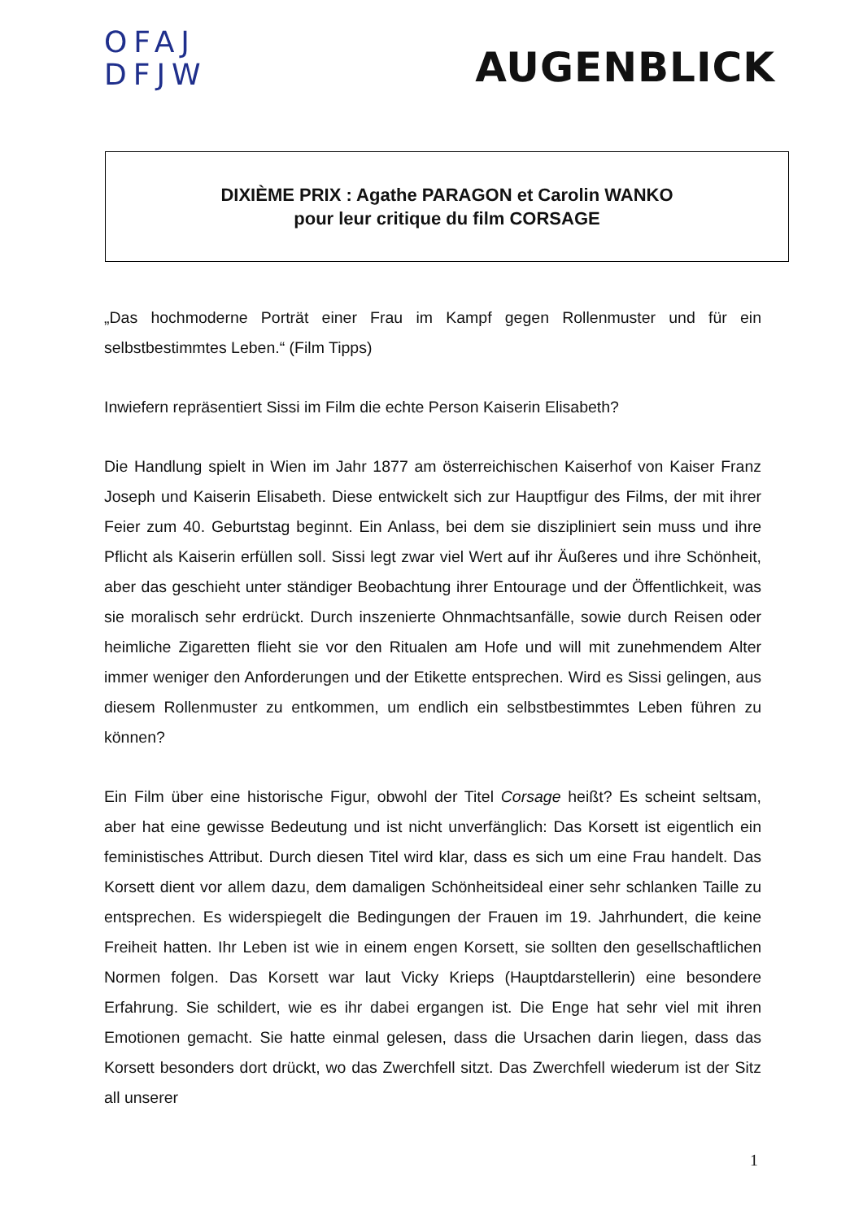OFAJ
DFJW
AUGENBLICK
DIXIÈME PRIX : Agathe PARAGON et Carolin WANKO
pour leur critique du film CORSAGE
„Das hochmoderne Porträt einer Frau im Kampf gegen Rollenmuster und für ein selbstbestimmtes Leben.“ (Film Tipps)
Inwiefern repräsentiert Sissi im Film die echte Person Kaiserin Elisabeth?
Die Handlung spielt in Wien im Jahr 1877 am österreichischen Kaiserhof von Kaiser Franz Joseph und Kaiserin Elisabeth. Diese entwickelt sich zur Hauptfigur des Films, der mit ihrer Feier zum 40. Geburtstag beginnt. Ein Anlass, bei dem sie diszipliniert sein muss und ihre Pflicht als Kaiserin erfüllen soll. Sissi legt zwar viel Wert auf ihr Äußeres und ihre Schönheit, aber das geschieht unter ständiger Beobachtung ihrer Entourage und der Öffentlichkeit, was sie moralisch sehr erdrückt. Durch inszenierte Ohnmachtsanfälle, sowie durch Reisen oder heimliche Zigaretten flieht sie vor den Ritualen am Hofe und will mit zunehmendem Alter immer weniger den Anforderungen und der Etikette entsprechen. Wird es Sissi gelingen, aus diesem Rollenmuster zu entkommen, um endlich ein selbstbestimmtes Leben führen zu können?
Ein Film über eine historische Figur, obwohl der Titel Corsage heißt? Es scheint seltsam, aber hat eine gewisse Bedeutung und ist nicht unverfänglich: Das Korsett ist eigentlich ein feministisches Attribut. Durch diesen Titel wird klar, dass es sich um eine Frau handelt. Das Korsett dient vor allem dazu, dem damaligen Schönheitsideal einer sehr schlanken Taille zu entsprechen. Es widerspiegelt die Bedingungen der Frauen im 19. Jahrhundert, die keine Freiheit hatten. Ihr Leben ist wie in einem engen Korsett, sie sollten den gesellschaftlichen Normen folgen. Das Korsett war laut Vicky Krieps (Hauptdarstellerin) eine besondere Erfahrung. Sie schildert, wie es ihr dabei ergangen ist. Die Enge hat sehr viel mit ihren Emotionen gemacht. Sie hatte einmal gelesen, dass die Ursachen darin liegen, dass das Korsett besonders dort drückt, wo das Zwerchfell sitzt. Das Zwerchfell wiederum ist der Sitz all unserer
1